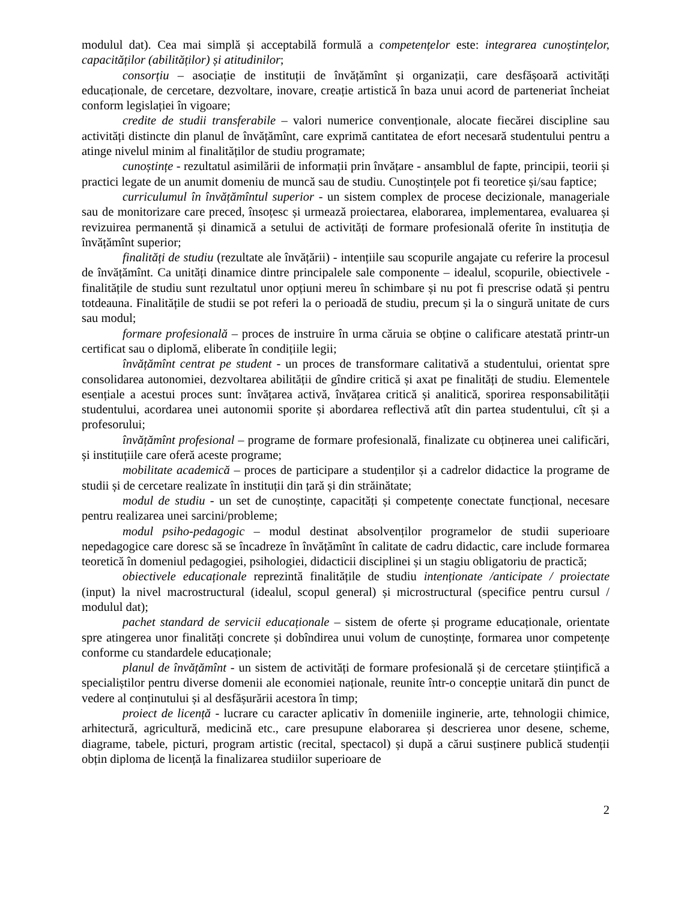modulul dat). Cea mai simplă și acceptabilă formulă a competențelor este: integrarea cunoștințelor, capacităților (abilităților) și atitudinilor;
consorțiu – asociație de instituții de învățămînt și organizații, care desfășoară activități educaționale, de cercetare, dezvoltare, inovare, creație artistică în baza unui acord de parteneriat încheiat conform legislației în vigoare;
credite de studii transferabile – valori numerice convenționale, alocate fiecărei discipline sau activități distincte din planul de învățămînt, care exprimă cantitatea de efort necesară studentului pentru a atinge nivelul minim al finalităților de studiu programate;
cunoștințe - rezultatul asimilării de informații prin învățare - ansamblul de fapte, principii, teorii și practici legate de un anumit domeniu de muncă sau de studiu. Cunoștințele pot fi teoretice și/sau faptice;
curriculumul în învățămîntul superior - un sistem complex de procese decizionale, manageriale sau de monitorizare care preced, însoțesc și urmează proiectarea, elaborarea, implementarea, evaluarea și revizuirea permanentă și dinamică a setului de activități de formare profesională oferite în instituția de învățămînt superior;
finalități de studiu (rezultate ale învățării) - intențiile sau scopurile angajate cu referire la procesul de învățămînt. Ca unități dinamice dintre principalele sale componente – idealul, scopurile, obiectivele - finalitățile de studiu sunt rezultatul unor opțiuni mereu în schimbare și nu pot fi prescrise odată și pentru totdeauna. Finalitățile de studii se pot referi la o perioadă de studiu, precum și la o singură unitate de curs sau modul;
formare profesională – proces de instruire în urma căruia se obține o calificare atestată printr-un certificat sau o diplomă, eliberate în condițiile legii;
învățămînt centrat pe student - un proces de transformare calitativă a studentului, orientat spre consolidarea autonomiei, dezvoltarea abilității de gîndire critică și axat pe finalități de studiu. Elementele esențiale a acestui proces sunt: învățarea activă, învățarea critică și analitică, sporirea responsabilității studentului, acordarea unei autonomii sporite și abordarea reflectivă atît din partea studentului, cît și a profesorului;
învățămînt profesional – programe de formare profesională, finalizate cu obținerea unei calificări, și instituțiile care oferă aceste programe;
mobilitate academică – proces de participare a studenților și a cadrelor didactice la programe de studii și de cercetare realizate în instituții din țară și din străinătate;
modul de studiu - un set de cunoștințe, capacități și competențe conectate funcțional, necesare pentru realizarea unei sarcini/probleme;
modul psiho-pedagogic – modul destinat absolvenților programelor de studii superioare nepedagogice care doresc să se încadreze în învățămînt în calitate de cadru didactic, care include formarea teoretică în domeniul pedagogiei, psihologiei, didacticii disciplinei și un stagiu obligatoriu de practică;
obiectivele educaționale reprezintă finalitățile de studiu intenționate /anticipate / proiectate (input) la nivel macrostructural (idealul, scopul general) și microstructural (specifice pentru cursul / modulul dat);
pachet standard de servicii educaționale – sistem de oferte și programe educaționale, orientate spre atingerea unor finalități concrete și dobîndirea unui volum de cunoștințe, formarea unor competențe conforme cu standardele educaționale;
planul de învățămînt - un sistem de activități de formare profesională și de cercetare științifică a specialiștilor pentru diverse domenii ale economiei naționale, reunite într-o concepție unitară din punct de vedere al conținutului și al desfășurării acestora în timp;
proiect de licență - lucrare cu caracter aplicativ în domeniile inginerie, arte, tehnologii chimice, arhitectură, agricultură, medicină etc., care presupune elaborarea și descrierea unor desene, scheme, diagrame, tabele, picturi, program artistic (recital, spectacol) și după a cărui susținere publică studenții obțin diploma de licență la finalizarea studiilor superioare de
2